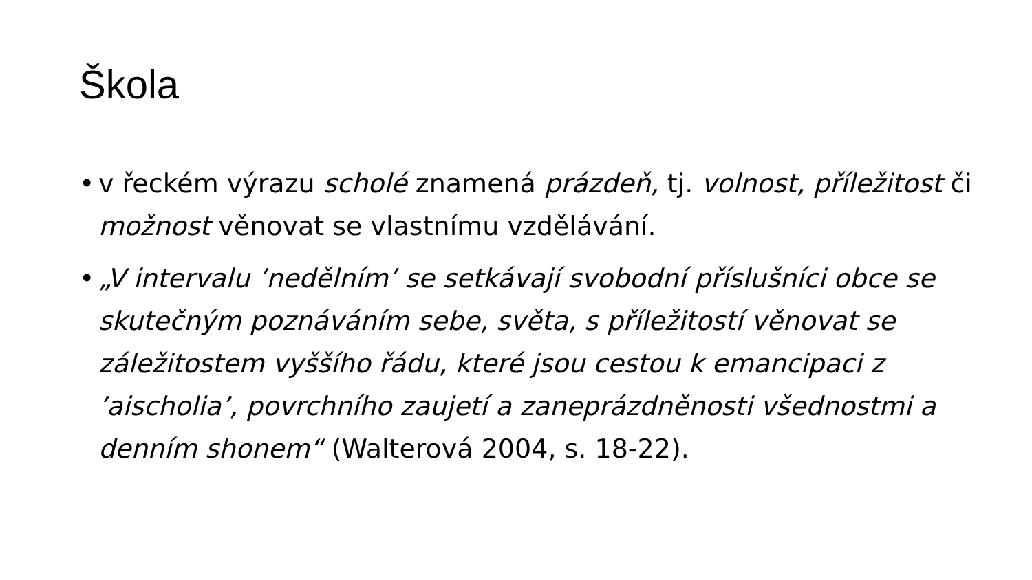Škola
• v řeckém výrazu scholé znamená prázdeň, tj. volnost, příležitost či možnost věnovat se vlastnímu vzdělávání.
• „V intervalu ’nedělním’ se setkávají svobodní příslušníci obce se skutečným poznáváním sebe, světa, s příležitostí věnovat se záležitostem vyššího řádu, které jsou cestou k emancipaci z ’aischolia’, povrchního zaujetí a zaneprázdněnosti všednostmi a denním shonem“ (Walterová 2004, s. 18-22).